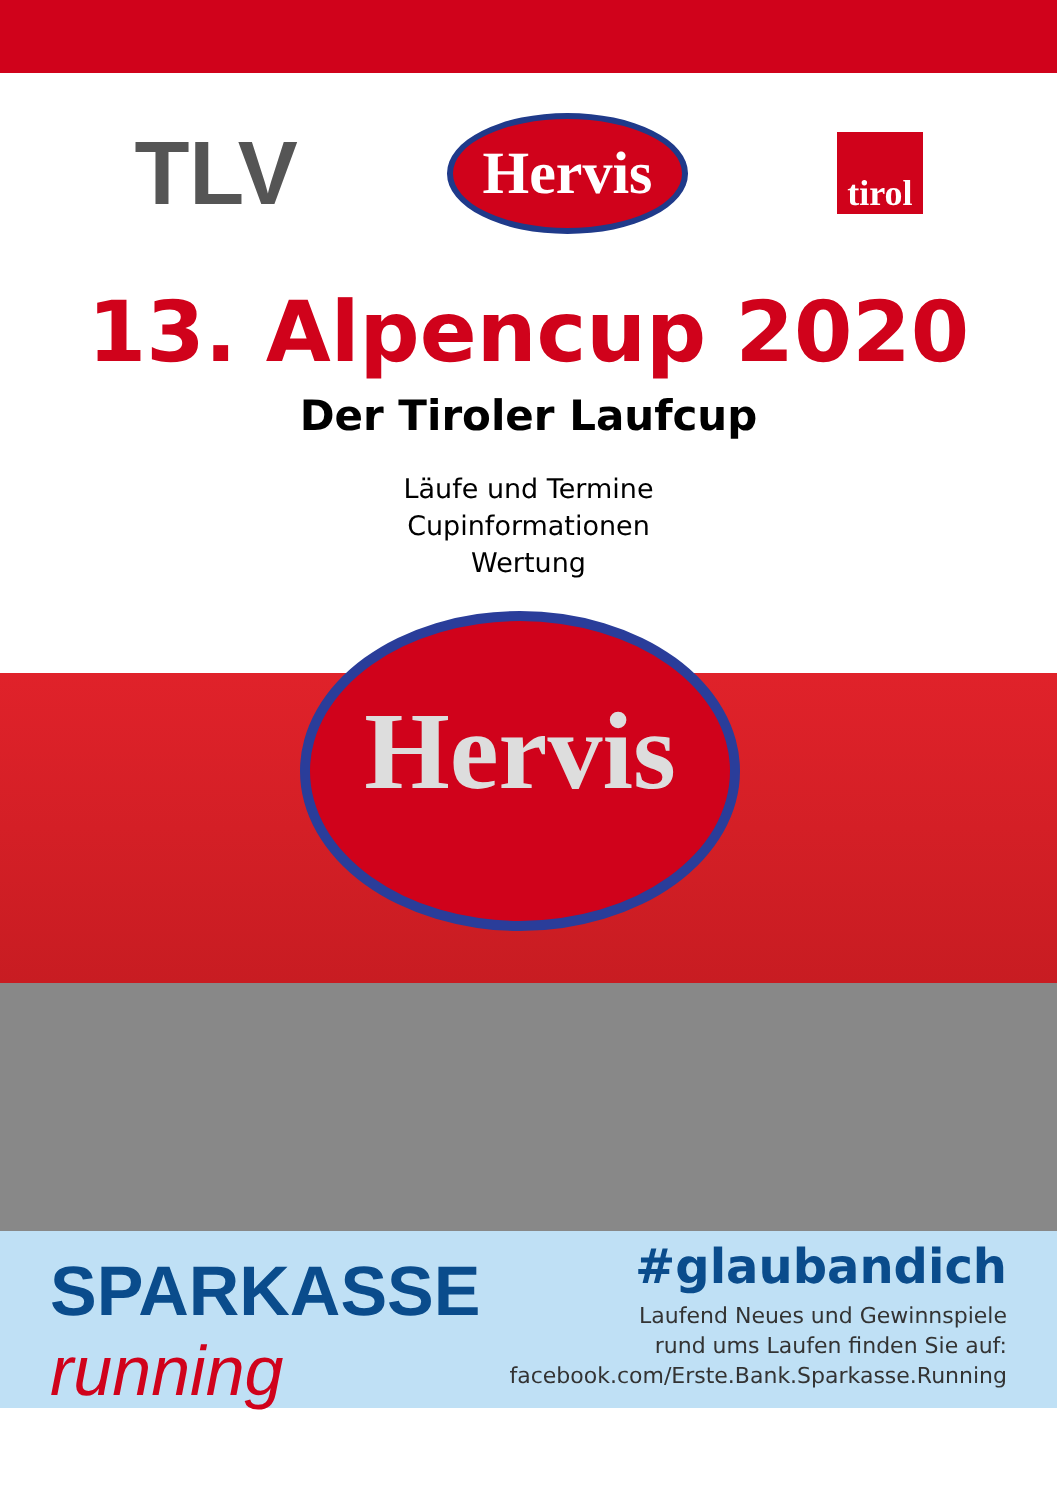TLV Hervis tirol
13. Alpencup 2020
Der Tiroler Laufcup
Läufe und Termine
Cupinformationen
Wertung
Hervis
SPARKASSE
running
#glaubandich
Laufend Neues und Gewinnspiele
rund ums Laufen finden Sie auf:
facebook.com/Erste.Bank.Sparkasse.Running